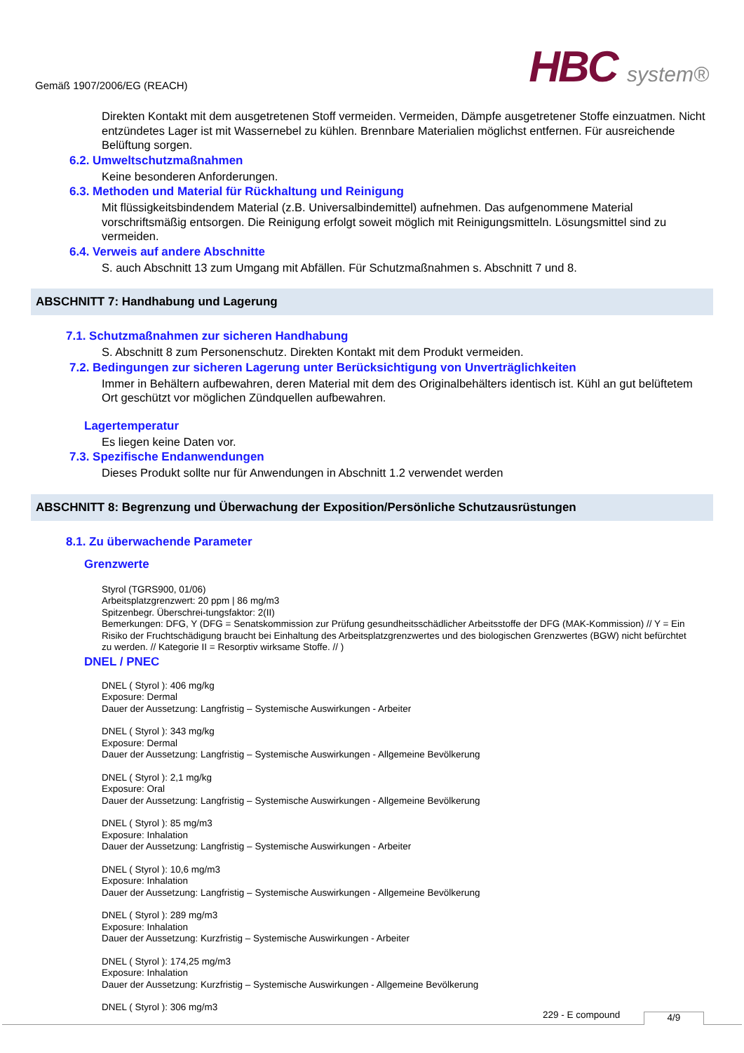Gemäß 1907/2006/EG (REACH)
HBC system®
Direkten Kontakt mit dem ausgetretenen Stoff vermeiden. Vermeiden, Dämpfe ausgetretener Stoffe einzuatmen. Nicht entzündetes Lager ist mit Wassernebel zu kühlen. Brennbare Materialien möglichst entfernen. Für ausreichende Belüftung sorgen.
6.2. Umweltschutzmaßnahmen
Keine besonderen Anforderungen.
6.3. Methoden und Material für Rückhaltung und Reinigung
Mit flüssigkeitsbindendem Material (z.B. Universalbindemittel) aufnehmen. Das aufgenommene Material vorschriftsmäßig entsorgen. Die Reinigung erfolgt soweit möglich mit Reinigungsmitteln. Lösungsmittel sind zu vermeiden.
6.4. Verweis auf andere Abschnitte
S. auch Abschnitt 13 zum Umgang mit Abfällen. Für Schutzmaßnahmen s. Abschnitt 7 und 8.
ABSCHNITT 7: Handhabung und Lagerung
7.1. Schutzmaßnahmen zur sicheren Handhabung
S. Abschnitt 8 zum Personenschutz. Direkten Kontakt mit dem Produkt vermeiden.
7.2. Bedingungen zur sicheren Lagerung unter Berücksichtigung von Unverträglichkeiten
Immer in Behältern aufbewahren, deren Material mit dem des Originalbehälters identisch ist. Kühl an gut belüftetem Ort geschützt vor möglichen Zündquellen aufbewahren.
Lagertemperatur
Es liegen keine Daten vor.
7.3. Spezifische Endanwendungen
Dieses Produkt sollte nur für Anwendungen in Abschnitt 1.2 verwendet werden
ABSCHNITT 8: Begrenzung und Überwachung der Exposition/Persönliche Schutzausrüstungen
8.1. Zu überwachende Parameter
Grenzwerte
Styrol (TGRS900, 01/06)
Arbeitsplatzgrenzwert: 20 ppm | 86 mg/m3
Spitzenbegr. Überschrei-tungsfaktor: 2(II)
Bemerkungen: DFG, Y (DFG = Senatskommission zur Prüfung gesundheitsschädlicher Arbeitsstoffe der DFG (MAK-Kommission) // Y = Ein Risiko der Fruchtschädigung braucht bei Einhaltung des Arbeitsplatzgrenzwertes und des biologischen Grenzwertes (BGW) nicht befürchtet zu werden. // Kategorie II = Resorptiv wirksame Stoffe. // )
DNEL / PNEC
DNEL ( Styrol ): 406 mg/kg
Exposure: Dermal
Dauer der Aussetzung: Langfristig – Systemische Auswirkungen - Arbeiter
DNEL ( Styrol ): 343 mg/kg
Exposure: Dermal
Dauer der Aussetzung: Langfristig – Systemische Auswirkungen - Allgemeine Bevölkerung
DNEL ( Styrol ): 2,1 mg/kg
Exposure: Oral
Dauer der Aussetzung: Langfristig – Systemische Auswirkungen - Allgemeine Bevölkerung
DNEL ( Styrol ): 85 mg/m3
Exposure: Inhalation
Dauer der Aussetzung: Langfristig – Systemische Auswirkungen - Arbeiter
DNEL ( Styrol ): 10,6 mg/m3
Exposure: Inhalation
Dauer der Aussetzung: Langfristig – Systemische Auswirkungen - Allgemeine Bevölkerung
DNEL ( Styrol ): 289 mg/m3
Exposure: Inhalation
Dauer der Aussetzung: Kurzfristig – Systemische Auswirkungen - Arbeiter
DNEL ( Styrol ): 174,25 mg/m3
Exposure: Inhalation
Dauer der Aussetzung: Kurzfristig – Systemische Auswirkungen - Allgemeine Bevölkerung
DNEL ( Styrol ): 306 mg/m3
229 - E compound 4/9